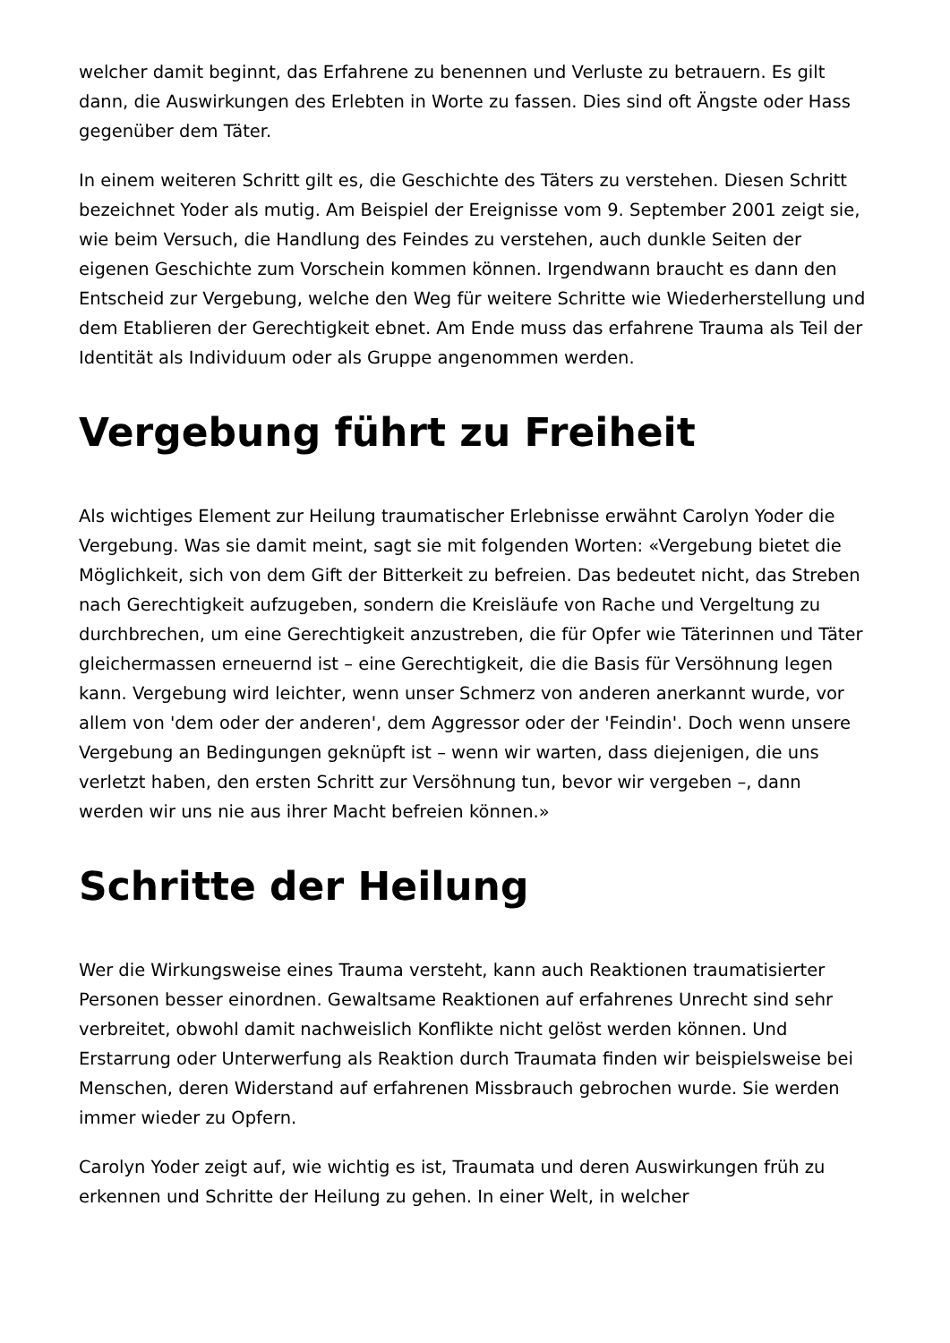welcher damit beginnt, das Erfahrene zu benennen und Verluste zu betrauern. Es gilt dann, die Auswirkungen des Erlebten in Worte zu fassen. Dies sind oft Ängste oder Hass gegenüber dem Täter.
In einem weiteren Schritt gilt es, die Geschichte des Täters zu verstehen. Diesen Schritt bezeichnet Yoder als mutig. Am Beispiel der Ereignisse vom 9. September 2001 zeigt sie, wie beim Versuch, die Handlung des Feindes zu verstehen, auch dunkle Seiten der eigenen Geschichte zum Vorschein kommen können. Irgendwann braucht es dann den Entscheid zur Vergebung, welche den Weg für weitere Schritte wie Wiederherstellung und dem Etablieren der Gerechtigkeit ebnet. Am Ende muss das erfahrene Trauma als Teil der Identität als Individuum oder als Gruppe angenommen werden.
Vergebung führt zu Freiheit
Als wichtiges Element zur Heilung traumatischer Erlebnisse erwähnt Carolyn Yoder die Vergebung. Was sie damit meint, sagt sie mit folgenden Worten: «Vergebung bietet die Möglichkeit, sich von dem Gift der Bitterkeit zu befreien. Das bedeutet nicht, das Streben nach Gerechtigkeit aufzugeben, sondern die Kreisläufe von Rache und Vergeltung zu durchbrechen, um eine Gerechtigkeit anzustreben, die für Opfer wie Täterinnen und Täter gleichermassen erneuernd ist – eine Gerechtigkeit, die die Basis für Versöhnung legen kann. Vergebung wird leichter, wenn unser Schmerz von anderen anerkannt wurde, vor allem von 'dem oder der anderen', dem Aggressor oder der 'Feindin'. Doch wenn unsere Vergebung an Bedingungen geknüpft ist – wenn wir warten, dass diejenigen, die uns verletzt haben, den ersten Schritt zur Versöhnung tun, bevor wir vergeben –, dann werden wir uns nie aus ihrer Macht befreien können.»
Schritte der Heilung
Wer die Wirkungsweise eines Trauma versteht, kann auch Reaktionen traumatisierter Personen besser einordnen. Gewaltsame Reaktionen auf erfahrenes Unrecht sind sehr verbreitet, obwohl damit nachweislich Konflikte nicht gelöst werden können. Und Erstarrung oder Unterwerfung als Reaktion durch Traumata finden wir beispielsweise bei Menschen, deren Widerstand auf erfahrenen Missbrauch gebrochen wurde. Sie werden immer wieder zu Opfern.
Carolyn Yoder zeigt auf, wie wichtig es ist, Traumata und deren Auswirkungen früh zu erkennen und Schritte der Heilung zu gehen. In einer Welt, in welcher